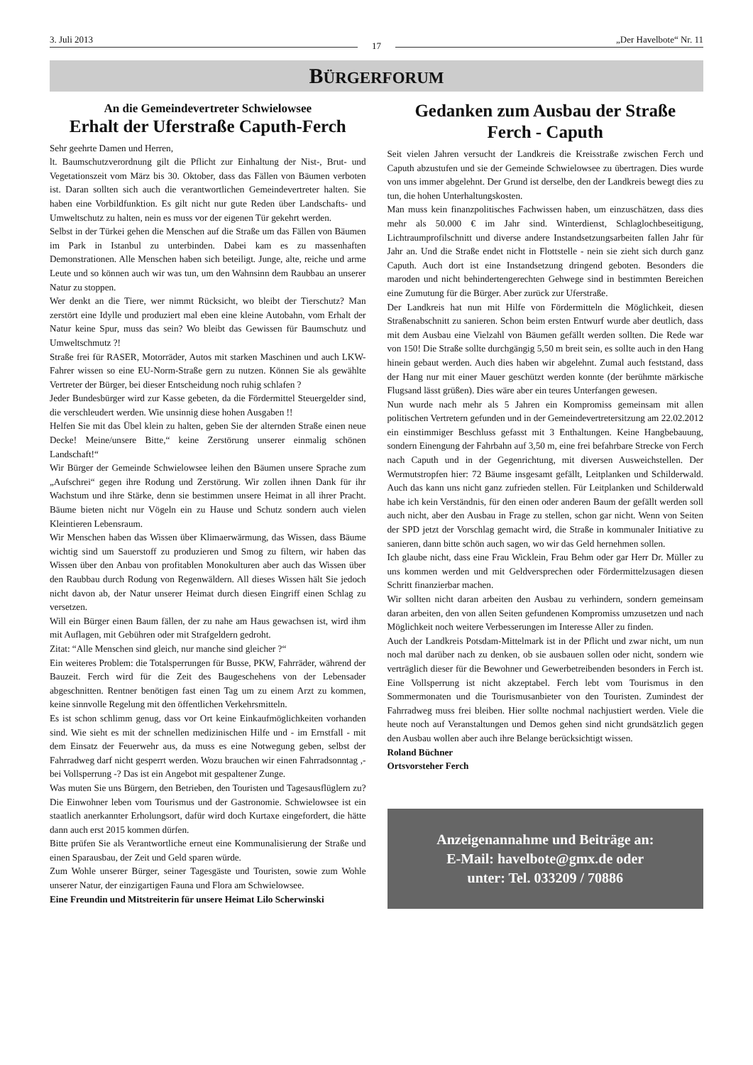3. Juli 2013 17 „Der Havelbote“ Nr. 11
BÜRGERFORUM
An die Gemeindevertreter Schwielowsee
Erhalt der Uferstraße Caputh-Ferch
Sehr geehrte Damen und Herren,
lt. Baumschutzverordnung gilt die Pflicht zur Einhaltung der Nist-, Brut- und Vegetationszeit vom März bis 30. Oktober, dass das Fällen von Bäumen verboten ist. Daran sollten sich auch die verantwortlichen Gemeindevertreter halten. Sie haben eine Vorbildfunktion. Es gilt nicht nur gute Reden über Landschafts- und Umweltschutz zu halten, nein es muss vor der eigenen Tür gekehrt werden.
Selbst in der Türkei gehen die Menschen auf die Straße um das Fällen von Bäumen im Park in Istanbul zu unterbinden. Dabei kam es zu massenhaften Demonstrationen. Alle Menschen haben sich beteiligt. Junge, alte, reiche und arme Leute und so können auch wir was tun, um den Wahnsinn dem Raubbau an unserer Natur zu stoppen.
Wer denkt an die Tiere, wer nimmt Rücksicht, wo bleibt der Tierschutz? Man zerstört eine Idylle und produziert mal eben eine kleine Autobahn, vom Erhalt der Natur keine Spur, muss das sein? Wo bleibt das Gewissen für Baumschutz und Umweltschmutz ?!
Straße frei für RASER, Motorräder, Autos mit starken Maschinen und auch LKW-Fahrer wissen so eine EU-Norm-Straße gern zu nutzen. Können Sie als gewählte Vertreter der Bürger, bei dieser Entscheidung noch ruhig schlafen ?
Jeder Bundesbürger wird zur Kasse gebeten, da die Fördermittel Steuergelder sind, die verschleudert werden. Wie unsinnig diese hohen Ausgaben !!
Helfen Sie mit das Übel klein zu halten, geben Sie der alternden Straße einen neue Decke! Meine/unsere Bitte,“ keine Zerstörung unserer einmalig schönen Landschaft!“
Wir Bürger der Gemeinde Schwielowsee leihen den Bäumen unsere Sprache zum „Aufschrei“ gegen ihre Rodung und Zerstörung. Wir zollen ihnen Dank für ihr Wachstum und ihre Stärke, denn sie bestimmen unsere Heimat in all ihrer Pracht. Bäume bieten nicht nur Vögeln ein zu Hause und Schutz sondern auch vielen Kleintieren Lebensraum.
Wir Menschen haben das Wissen über Klimaerwärmung, das Wissen, dass Bäume wichtig sind um Sauerstoff zu produzieren und Smog zu filtern, wir haben das Wissen über den Anbau von profitablen Monokulturen aber auch das Wissen über den Raubbau durch Rodung von Regenwäldern. All dieses Wissen hält Sie jedoch nicht davon ab, der Natur unserer Heimat durch diesen Eingriff einen Schlag zu versetzen.
Will ein Bürger einen Baum fällen, der zu nahe am Haus gewachsen ist, wird ihm mit Auflagen, mit Gebühren oder mit Strafgeldern gedroht.
Zitat: “Alle Menschen sind gleich, nur manche sind gleicher ?“
Ein weiteres Problem: die Totalsperrungen für Busse, PKW, Fahrräder, während der Bauzeit. Ferch wird für die Zeit des Baugeschehens von der Lebensader abgeschnitten. Rentner benötigen fast einen Tag um zu einem Arzt zu kommen, keine sinnvolle Regelung mit den öffentlichen Verkehrsmitteln.
Es ist schon schlimm genug, dass vor Ort keine Einkaufmöglichkeiten vorhanden sind. Wie sieht es mit der schnellen medizinischen Hilfe und - im Ernstfall - mit dem Einsatz der Feuerwehr aus, da muss es eine Notwegung geben, selbst der Fahrradweg darf nicht gesperrt werden. Wozu brauchen wir einen Fahrradsonntag ,- bei Vollsperrung -? Das ist ein Angebot mit gespaltener Zunge.
Was muten Sie uns Bürgern, den Betrieben, den Touristen und Tagesausflüglern zu? Die Einwohner leben vom Tourismus und der Gastronomie. Schwielowsee ist ein staatlich anerkannter Erholungsort, dafür wird doch Kurtaxe eingefordert, die hätte dann auch erst 2015 kommen dürfen.
Bitte prüfen Sie als Verantwortliche erneut eine Kommunalisierung der Straße und einen Sparausbau, der Zeit und Geld sparen würde.
Zum Wohle unserer Bürger, seiner Tagesgäste und Touristen, sowie zum Wohle unserer Natur, der einzigartigen Fauna und Flora am Schwielowsee.
Eine Freundin und Mitstreiterin für unsere Heimat Lilo Scherwinski
Gedanken zum Ausbau der Straße
Ferch - Caputh
Seit vielen Jahren versucht der Landkreis die Kreisstraße zwischen Ferch und Caputh abzustufen und sie der Gemeinde Schwielowsee zu übertragen. Dies wurde von uns immer abgelehnt. Der Grund ist derselbe, den der Landkreis bewegt dies zu tun, die hohen Unterhaltungskosten.
Man muss kein finanzpolitisches Fachwissen haben, um einzuschätzen, dass dies mehr als 50.000 € im Jahr sind. Winterdienst, Schlaglochbeseitigung, Lichtraumprofilschnitt und diverse andere Instandsetzungsarbeiten fallen Jahr für Jahr an. Und die Straße endet nicht in Flottstelle - nein sie zieht sich durch ganz Caputh. Auch dort ist eine Instandsetzung dringend geboten. Besonders die maroden und nicht behindertengerechten Gehwege sind in bestimmten Bereichen eine Zumutung für die Bürger. Aber zurück zur Uferstraße.
Der Landkreis hat nun mit Hilfe von Fördermitteln die Möglichkeit, diesen Straßenabschnitt zu sanieren. Schon beim ersten Entwurf wurde aber deutlich, dass mit dem Ausbau eine Vielzahl von Bäumen gefällt werden sollten. Die Rede war von 150! Die Straße sollte durchgängig 5,50 m breit sein, es sollte auch in den Hang hinein gebaut werden. Auch dies haben wir abgelehnt. Zumal auch feststand, dass der Hang nur mit einer Mauer geschützt werden konnte (der berühmte märkische Flugsand lässt grüßen). Dies wäre aber ein teures Unterfangen gewesen.
Nun wurde nach mehr als 5 Jahren ein Kompromiss gemeinsam mit allen politischen Vertretern gefunden und in der Gemeindevertretersitzung am 22.02.2012 ein einstimmiger Beschluss gefasst mit 3 Enthaltungen. Keine Hangbebauung, sondern Einengung der Fahrbahn auf 3,50 m, eine frei befahrbare Strecke von Ferch nach Caputh und in der Gegenrichtung, mit diversen Ausweichstellen. Der Wermutstropfen hier: 72 Bäume insgesamt gefällt, Leitplanken und Schilderwald. Auch das kann uns nicht ganz zufrieden stellen. Für Leitplanken und Schilderwald habe ich kein Verständnis, für den einen oder anderen Baum der gefällt werden soll auch nicht, aber den Ausbau in Frage zu stellen, schon gar nicht. Wenn von Seiten der SPD jetzt der Vorschlag gemacht wird, die Straße in kommunaler Initiative zu sanieren, dann bitte schön auch sagen, wo wir das Geld hernehmen sollen.
Ich glaube nicht, dass eine Frau Wicklein, Frau Behm oder gar Herr Dr. Müller zu uns kommen werden und mit Geldversprechen oder Fördermittelzusagen diesen Schritt finanzierbar machen.
Wir sollten nicht daran arbeiten den Ausbau zu verhindern, sondern gemeinsam daran arbeiten, den von allen Seiten gefundenen Kompromiss umzusetzen und nach Möglichkeit noch weitere Verbesserungen im Interesse Aller zu finden.
Auch der Landkreis Potsdam-Mittelmark ist in der Pflicht und zwar nicht, um nun noch mal darüber nach zu denken, ob sie ausbauen sollen oder nicht, sondern wie verträglich dieser für die Bewohner und Gewerbetreibenden besonders in Ferch ist. Eine Vollsperrung ist nicht akzeptabel. Ferch lebt vom Tourismus in den Sommermonaten und die Tourismusanbieter von den Touristen. Zumindest der Fahrradweg muss frei bleiben. Hier sollte nochmal nachjustiert werden. Viele die heute noch auf Veranstaltungen und Demos gehen sind nicht grundsätzlich gegen den Ausbau wollen aber auch ihre Belange berücksichtigt wissen.
Roland Büchner
Ortsvorsteher Ferch
Anzeigenannahme und Beiträge an:
E-Mail: havelbote@gmx.de oder
unter: Tel. 033209 / 70886